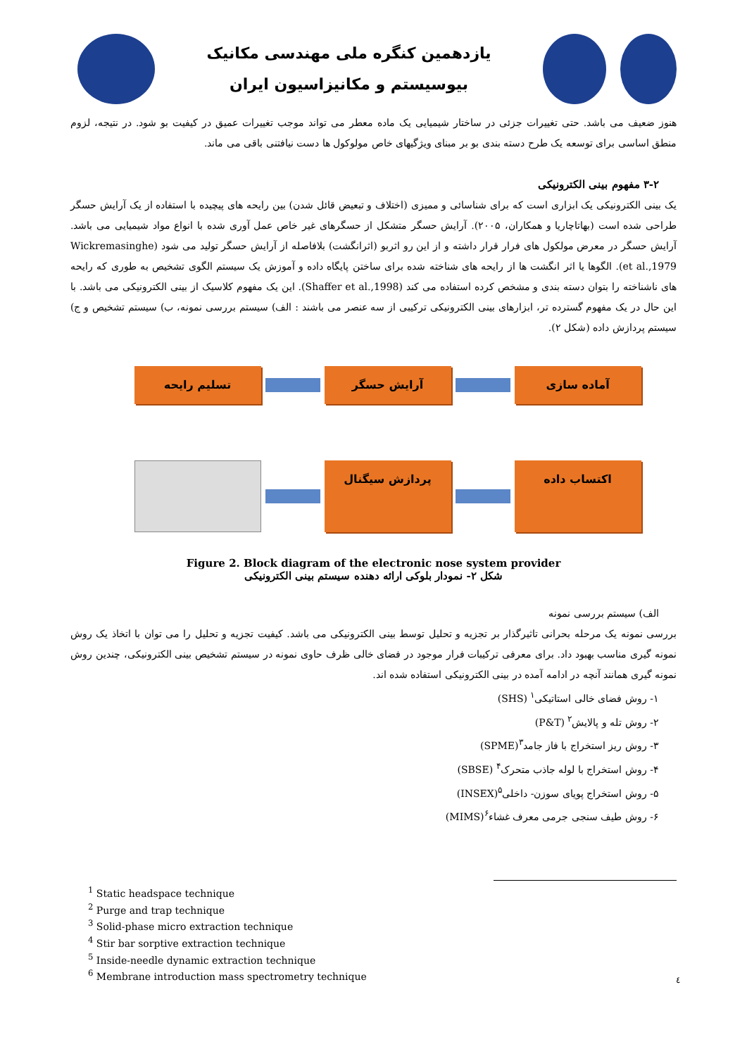یازدهمین کنگره ملی مهندسی مکانیک
بیوسیستم و مکانیزاسیون ایران
هنوز ضعیف می باشد. حتی تغییرات جزئی در ساختار شیمیایی یک ماده معطر می تواند موجب تغییرات عمیق در کیفیت بو شود. در نتیجه، لزوم منطق اساسی برای توسعه یک طرح دسته بندی بو بر مبنای ویژگیهای خاص مولوکول ها دست نیافتنی باقی می ماند.
۳-۲ مفهوم بینی الکترونیکی
یک بینی الکترونیکی یک ابزاری است که برای شناسائی و ممیزی (اختلاف و تبعیض قائل شدن) بین رایحه های پیچیده با استفاده از یک آرایش حسگر طراحی شده است (بهاتاچاریا و همکاران، ۲۰۰۵). آرایش حسگر متشکل از حسگرهای غیر خاص عمل آوری شده با انواع مواد شیمیایی می باشد. آرایش حسگر در معرض مولکول های فرار قرار داشته و از این رو اثربو (اثرانگشت) بلافاصله از آرایش حسگر تولید می شود (Wickremasinghe et al.,1979). الگوها یا اثر انگشت ها از رایحه های شناخته شده برای ساختن پایگاه داده و آموزش یک سیستم الگوی تشخیص به طوری که رایحه های ناشناخته را بتوان دسته بندی و مشخص کرده استفاده می کند (Shaffer et al.,1998). این یک مفهوم کلاسیک از بینی الکترونیکی می باشد. با این حال در یک مفهوم گسترده تر، ابزارهای بینی الکترونیکی ترکیبی از سه عنصر می باشند : الف) سیستم بررسی نمونه، ب) سیستم تشخیص و ج) سیستم پردازش داده (شکل ۲).
آماده سازی
آرایش حسگر
تسلیم رایحه
اکتساب داده
پردازش سیگنال
Figure 2. Block diagram of the electronic nose system provider
شکل ۲- نمودار بلوکی ارائه دهنده سیستم بینی الکترونیکی
الف) سیستم بررسی نمونه
بررسی نمونه یک مرحله بحرانی تاثیرگذار بر تجزیه و تحلیل توسط بینی الکترونیکی می باشد. کیفیت تجزیه و تحلیل را می توان با اتخاذ یک روش نمونه گیری مناسب بهبود داد. برای معرفی ترکیبات فرار موجود در فضای خالی ظرف حاوی نمونه در سیستم تشخیص بینی الکترونیکی، چندین روش نمونه گیری همانند آنچه در ادامه آمده در بینی الکترونیکی استفاده شده اند.
۱- روش فضای خالی استاتیکی<sup>۱</sup> (SHS)
۲- روش تله و پالایش<sup>۲</sup> (P&T)
۳- روش ریز استخراج با فاز جامد<sup>۳</sup>(SPME)
۴- روش استخراج با لوله جاذب متحرک<sup>۴</sup> (SBSE)
۵- روش استخراج پویای سوزن- داخلی<sup>۵</sup>(INSEX)
۶- روش طیف سنجی جرمی معرف غشاء<sup>۶</sup>(MIMS)
<sup>1</sup> Static headspace technique
<sup>2</sup> Purge and trap technique
<sup>3</sup> Solid-phase micro extraction technique
<sup>4</sup> Stir bar sorptive extraction technique
<sup>5</sup> Inside-needle dynamic extraction technique
<sup>6</sup> Membrane introduction mass spectrometry technique
٤